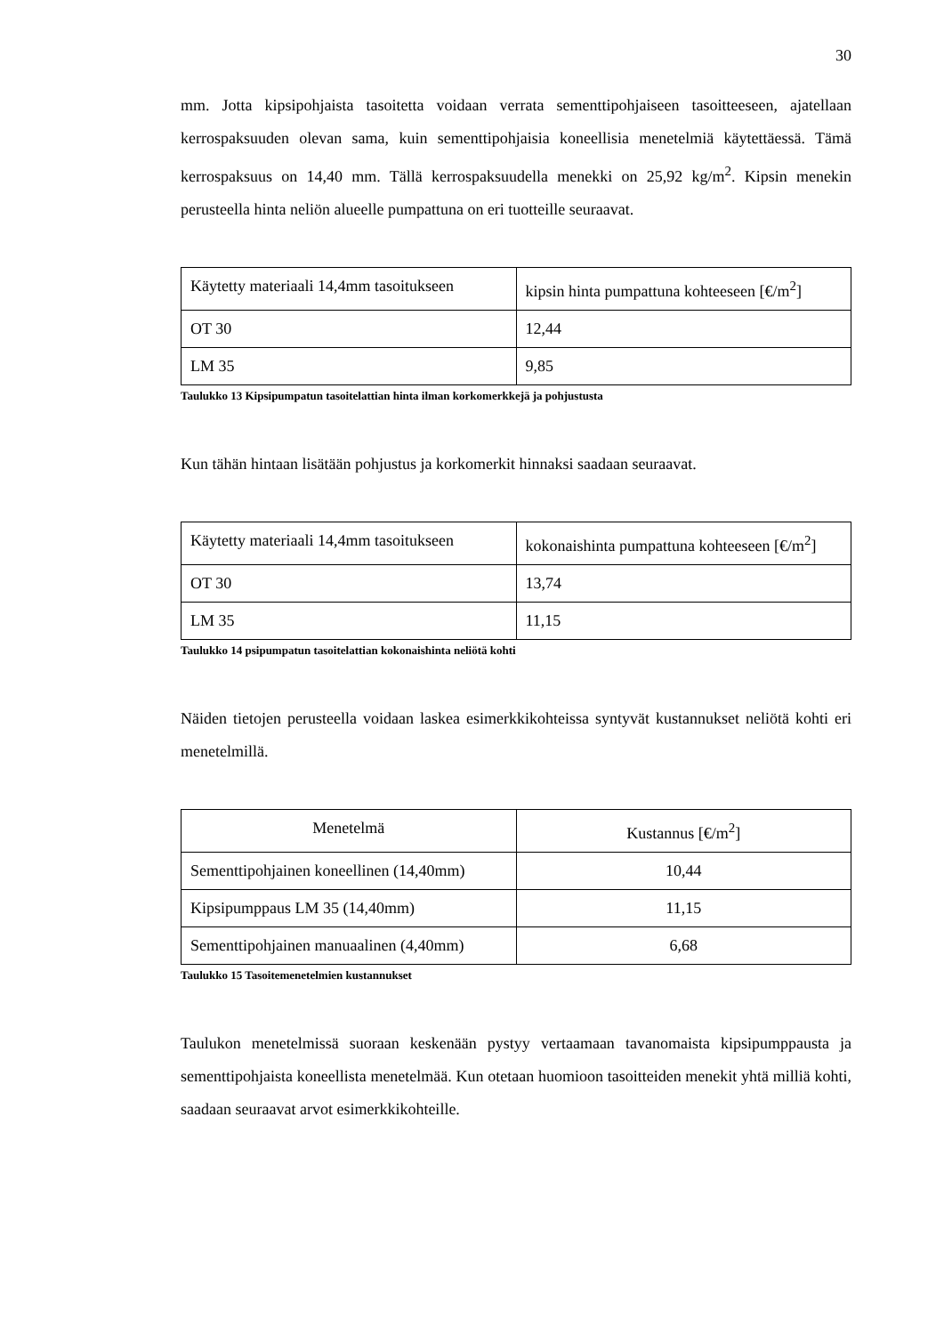30
mm. Jotta kipsipohjaista tasoitetta voidaan verrata sementtipohjaiseen tasoitteeseen, ajatellaan kerrospaksuuden olevan sama, kuin sementtipohjaisia koneellisia menetelmiä käytettäessä. Tämä kerrospaksuus on 14,40 mm. Tällä kerrospaksuudella menekki on 25,92 kg/m<sup>2</sup>. Kipsin menekin perusteella hinta neliön alueelle pumpattuna on eri tuotteille seuraavat.
| Käytetty materiaali 14,4mm tasoitukseen | kipsin hinta pumpattuna kohteeseen [€/m<sup>2</sup>] |
| OT 30 | 12,44 |
| LM 35 | 9,85 |
Taulukko 13 Kipsipumpatun tasoitelattian hinta ilman korkomerkkejä ja pohjustusta
Kun tähän hintaan lisätään pohjustus ja korkomerkit hinnaksi saadaan seuraavat.
| Käytetty materiaali 14,4mm tasoitukseen | kokonaishinta pumpattuna kohteeseen [€/m<sup>2</sup>] |
| OT 30 | 13,74 |
| LM 35 | 11,15 |
Taulukko 14 psipumpatun tasoitelattian kokonaishinta neliötä kohti
Näiden tietojen perusteella voidaan laskea esimerkkikohteissa syntyvät kustannukset neliötä kohti eri menetelmillä.
| Menetelmä | Kustannus [€/m<sup>2</sup>] |
| Sementtipohjainen koneellinen (14,40mm) | 10,44 |
| Kipsipumppaus LM 35 (14,40mm) | 11,15 |
| Sementtipohjainen manuaalinen (4,40mm) | 6,68 |
Taulukko 15 Tasoitemenetelmien kustannukset
Taulukon menetelmissä suoraan keskenään pystyy vertaamaan tavanomaista kipsipumppausta ja sementtipohjaista koneellista menetelmää. Kun otetaan huomioon tasoitteiden menekit yhtä milliä kohti, saadaan seuraavat arvot esimerkkikohteille.